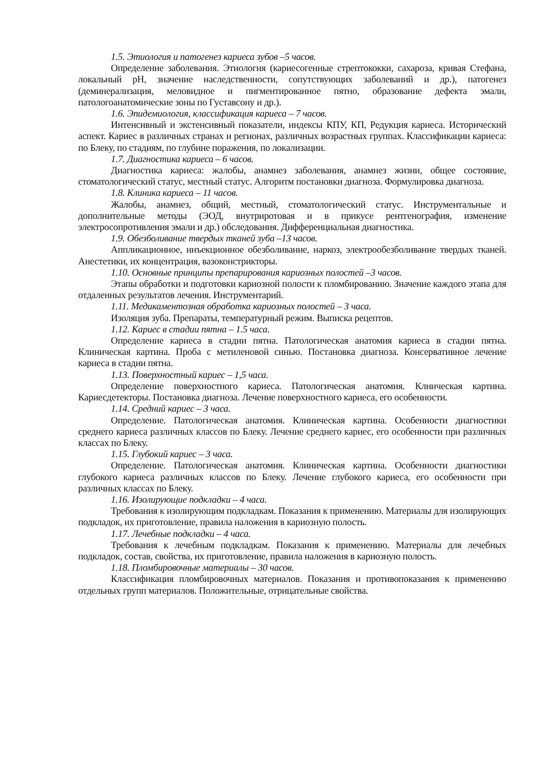1.5. Этиология и патогенез кариеса зубов –5 часов.
Определение заболевания. Этиология (кариесогенные стрептококки, сахароза, кривая Стефана, локальный pH, значение наследственности, сопутствующих заболеваний и др.), патогенез (деминерализация, меловидное и пигментированное пятно, образование дефекта эмали, патологоанатомические зоны по Густавсону и др.).
1.6. Эпидемиология, классификация кариеса – 7 часов.
Интенсивный и экстенсивный показатели, индексы КПУ, КП, Редукция кариеса. Исторический аспект. Кариес в различных странах и регионах, различных возрастных группах. Классификации кариеса: по Блеку, по стадиям, по глубине поражения, по локализации.
1.7. Диагностика кариеса – 6 часов.
Диагностика кариеса: жалобы, анамнез заболевания, анамнез жизни, общее состояние, стоматологический статус, местный статус. Алгоритм постановки диагноза. Формулировка диагноза.
1.8. Клиника кариеса – 11 часов.
Жалобы, анамнез, общий, местный, стоматологический статус. Инструментальные и дополнительные методы (ЭОД, внутриротовая и в прикусе рентгенография, изменение электросопротивления эмали и др.) обследования. Дифференциальная диагностика.
1.9. Обезболивание твердых тканей зуба –13 часов.
Аппликационное, инъекционное обезболивание, наркоз, электрообезболивание твердых тканей. Анестетики, их концентрация, вазоконстрикторы.
1.10. Основные принципы препарирования кариозных полостей –3 часов.
Этапы обработки и подготовки кариозной полости к пломбированию. Значение каждого этапа для отдаленных результатов лечения. Инструментарий.
1.11. Медикаментозная обработка кариозных полостей – 3 часа.
Изоляция зуба. Препараты, температурный режим. Выписка рецептов.
1.12. Кариес в стадии пятна – 1.5 часа.
Определение кариеса в стадии пятна. Патологическая анатомия кариеса в стадии пятна. Клиническая картина. Проба с метиленовой синью. Постановка диагноза. Консервативное лечение кариеса в стадии пятна.
1.13. Поверхностный кариес – 1,5 часа.
Определение поверхностного кариеса. Патологическая анатомия. Клническая картина. Кариесдетекторы. Постановка диагноза. Лечение поверхностного кариеса, его особенности.
1.14. Средний кариес – 3 часа.
Определение. Патологическая анатомия. Клиническая картина. Особенности диагностики среднего кариеса различных классов по Блеку. Лечение среднего кариес, его особенности при различных классах по Блеку.
1.15. Глубокий кариес – 3 часа.
Определение. Патологическая анатомия. Клиническая картина. Особенности диагностики глубокого кариеса различных классов по Блеку. Лечение глубокого кариеса, его особенности при различных классах по Блеку.
1.16. Изолирующие подкладки – 4 часа.
Требования к изолирующим подкладкам. Показания к применению. Материалы для изолирующих подкладок, их приготовление, правила наложения в кариозную полость.
1.17. Лечебные подкладки – 4 часа.
Требования к лечебным подкладкам. Показания к применению. Материалы для лечебных подкладок, состав, свойства, их приготовление, правила наложения в кариозную полость.
1.18. Пломбировочные материалы – 30 часов.
Классификация пломбировочных материалов. Показания и противопоказания к применению отдельных групп материалов. Положительные, отрицательные свойства.